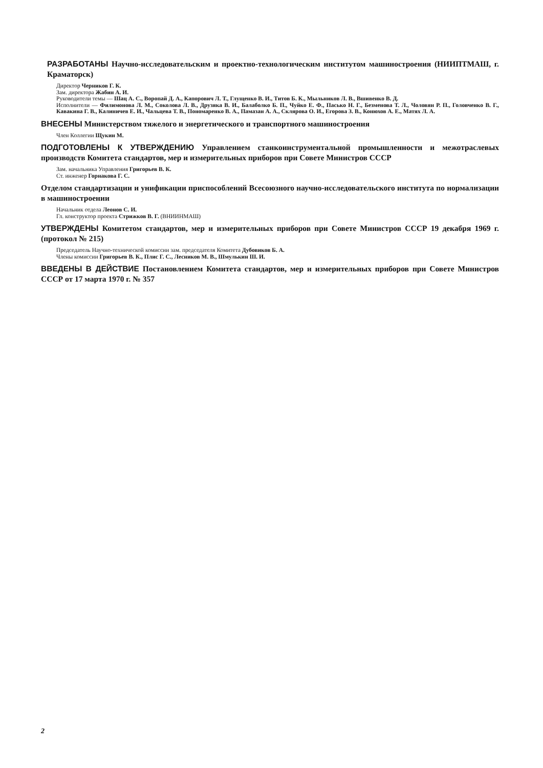РАЗРАБОТАНЫ Научно-исследовательским и проектно-технологическим институтом машиностроения (НИИПТМАШ, г. Краматорск)
Директор Черников Г. К.
Зам. директора Жабин А. И.
Руководители темы — Шац А. С., Воропай Д. А., Капорович Л. Т., Глущенко В. И., Титов Б. К., Мыльников Л. В., Вшивенко В. Д.
Исполнители — Филимонова Л. М., Соколова Л. В., Друзяка В. И., Балаболко Б. П., Чуйко Е. Ф., Пасько Н. Г., Безменова Т. Л., Чоловян Р. П., Головченко В. Г., Кавакина Г. В., Калиничев Е. И., Чальцева Т. В., Пономаренко В. А., Памазан А. А., Склярова О. И., Егорова З. В., Конюхов А. Е., Матях Л. А.
ВНЕСЕНЫ Министерством тяжелого и энергетического и транспортного машиностроения
Член Коллегии Щукин М.
ПОДГОТОВЛЕНЫ К УТВЕРЖДЕНИЮ Управлением станкоинструментальной промышленности и межотраслевых производств Комитета стандартов, мер и измерительных приборов при Совете Министров СССР
Зам. начальника Управления Григорьев В. К.
Ст. инженер Горнакова Г. С.
Отделом стандартизации и унификации приспособлений Всесоюзного научно-исследовательского института по нормализации в машиностроении
Начальник отдела Леонов С. И.
Гл. конструктор проекта Стрижков В. Г. (ВНИИНМАШ)
УТВЕРЖДЕНЫ Комитетом стандартов, мер и измерительных приборов при Совете Министров СССР 19 декабря 1969 г. (протокол № 215)
Председатель Научно-технической комиссии зам. председателя Комитета Дубовиков Б. А.
Члены комиссии Григорьев В. К., Плис Г. С., Лесников М. В., Шмулькин Ш. И.
ВВЕДЕНЫ В ДЕЙСТВИЕ Постановлением Комитета стандартов, мер и измерительных приборов при Совете Министров СССР от 17 марта 1970 г. № 357
2